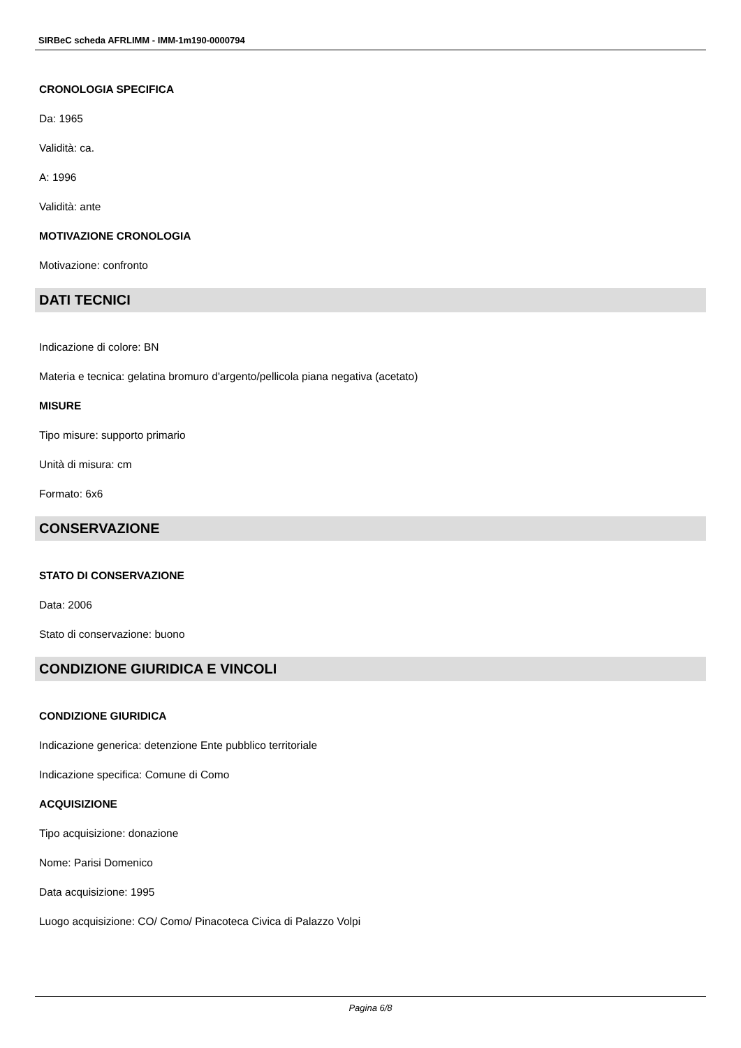SIRBeC scheda AFRLIMM - IMM-1m190-0000794
CRONOLOGIA SPECIFICA
Da: 1965
Validità: ca.
A: 1996
Validità: ante
MOTIVAZIONE CRONOLOGIA
Motivazione: confronto
DATI TECNICI
Indicazione di colore: BN
Materia e tecnica: gelatina bromuro d'argento/pellicola piana negativa (acetato)
MISURE
Tipo misure: supporto primario
Unità di misura: cm
Formato: 6x6
CONSERVAZIONE
STATO DI CONSERVAZIONE
Data: 2006
Stato di conservazione: buono
CONDIZIONE GIURIDICA E VINCOLI
CONDIZIONE GIURIDICA
Indicazione generica: detenzione Ente pubblico territoriale
Indicazione specifica: Comune di Como
ACQUISIZIONE
Tipo acquisizione: donazione
Nome: Parisi Domenico
Data acquisizione: 1995
Luogo acquisizione: CO/ Como/ Pinacoteca Civica di Palazzo Volpi
Pagina 6/8